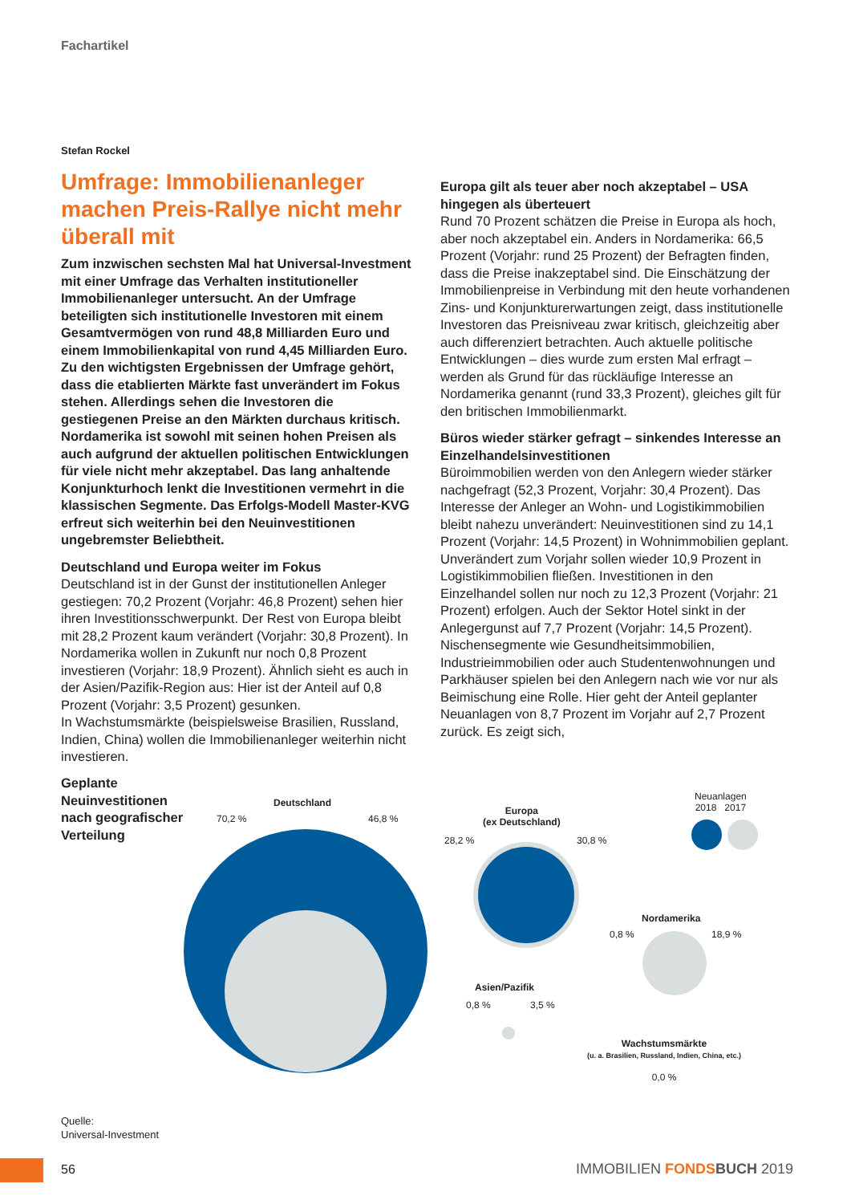Fachartikel
Stefan Rockel
Umfrage: Immobilienanleger machen Preis-Rallye nicht mehr überall mit
Zum inzwischen sechsten Mal hat Universal-Investment mit einer Umfrage das Verhalten institutioneller Immobilienanleger untersucht. An der Umfrage beteiligten sich institutionelle Investoren mit einem Gesamtvermögen von rund 48,8 Milliarden Euro und einem Immobilienkapital von rund 4,45 Milliarden Euro. Zu den wichtigsten Ergebnissen der Umfrage gehört, dass die etablierten Märkte fast unverändert im Fokus stehen. Allerdings sehen die Investoren die gestiegenen Preise an den Märkten durchaus kritisch. Nordamerika ist sowohl mit seinen hohen Preisen als auch aufgrund der aktuellen politischen Entwicklungen für viele nicht mehr akzeptabel. Das lang anhaltende Konjunkturhoch lenkt die Investitionen vermehrt in die klassischen Segmente. Das Erfolgs-Modell Master-KVG erfreut sich weiterhin bei den Neuinvestitionen ungebremster Beliebtheit.
Deutschland und Europa weiter im Fokus
Deutschland ist in der Gunst der institutionellen Anleger gestiegen: 70,2 Prozent (Vorjahr: 46,8 Prozent) sehen hier ihren Investitionsschwerpunkt. Der Rest von Europa bleibt mit 28,2 Prozent kaum verändert (Vorjahr: 30,8 Prozent). In Nordamerika wollen in Zukunft nur noch 0,8 Prozent investieren (Vorjahr: 18,9 Prozent). Ähnlich sieht es auch in der Asien/Pazifik-Region aus: Hier ist der Anteil auf 0,8 Prozent (Vorjahr: 3,5 Prozent) gesunken.
In Wachstumsmärkte (beispielsweise Brasilien, Russland, Indien, China) wollen die Immobilienanleger weiterhin nicht investieren.
Europa gilt als teuer aber noch akzeptabel – USA hingegen als überteuert
Rund 70 Prozent schätzen die Preise in Europa als hoch, aber noch akzeptabel ein. Anders in Nordamerika: 66,5 Prozent (Vorjahr: rund 25 Prozent) der Befragten finden, dass die Preise inakzeptabel sind. Die Einschätzung der Immobilienpreise in Verbindung mit den heute vorhandenen Zins- und Konjunkturerwartungen zeigt, dass institutionelle Investoren das Preisniveau zwar kritisch, gleichzeitig aber auch differenziert betrachten. Auch aktuelle politische Entwicklungen – dies wurde zum ersten Mal erfragt – werden als Grund für das rückläufige Interesse an Nordamerika genannt (rund 33,3 Prozent), gleiches gilt für den britischen Immobilienmarkt.
Büros wieder stärker gefragt – sinkendes Interesse an Einzelhandelsinvestitionen
Büroimmobilien werden von den Anlegern wieder stärker nachgefragt (52,3 Prozent, Vorjahr: 30,4 Prozent). Das Interesse der Anleger an Wohn- und Logistikimmobilien bleibt nahezu unverändert: Neuinvestitionen sind zu 14,1 Prozent (Vorjahr: 14,5 Prozent) in Wohnimmobilien geplant. Unverändert zum Vorjahr sollen wieder 10,9 Prozent in Logistikimmobilien fließen. Investitionen in den Einzelhandel sollen nur noch zu 12,3 Prozent (Vorjahr: 21 Prozent) erfolgen. Auch der Sektor Hotel sinkt in der Anlegergunst auf 7,7 Prozent (Vorjahr: 14,5 Prozent). Nischensegmente wie Gesundheitsimmobilien, Industrieimmobilien oder auch Studentenwohnungen und Parkhäuser spielen bei den Anlegern nach wie vor nur als Beimischung eine Rolle. Hier geht der Anteil geplanter Neuanlagen von 8,7 Prozent im Vorjahr auf 2,7 Prozent zurück. Es zeigt sich,
Geplante Neuinvestitionen nach geografischer Verteilung
Deutschland
70,2 % 46,8 %
Europa
(ex Deutschland)
28,2 % 30,8 %
Neuanlagen
2018 2017
Nordamerika
0,8 % 18,9 %
Asien/Pazifik
0,8 % 3,5 %
Wachstumsmärkte
(u. a. Brasilien, Russland, Indien, China, etc.)
0,0 %
Quelle:
Universal-Investment
56 IMMOBILIEN FONDS BUCH 2019